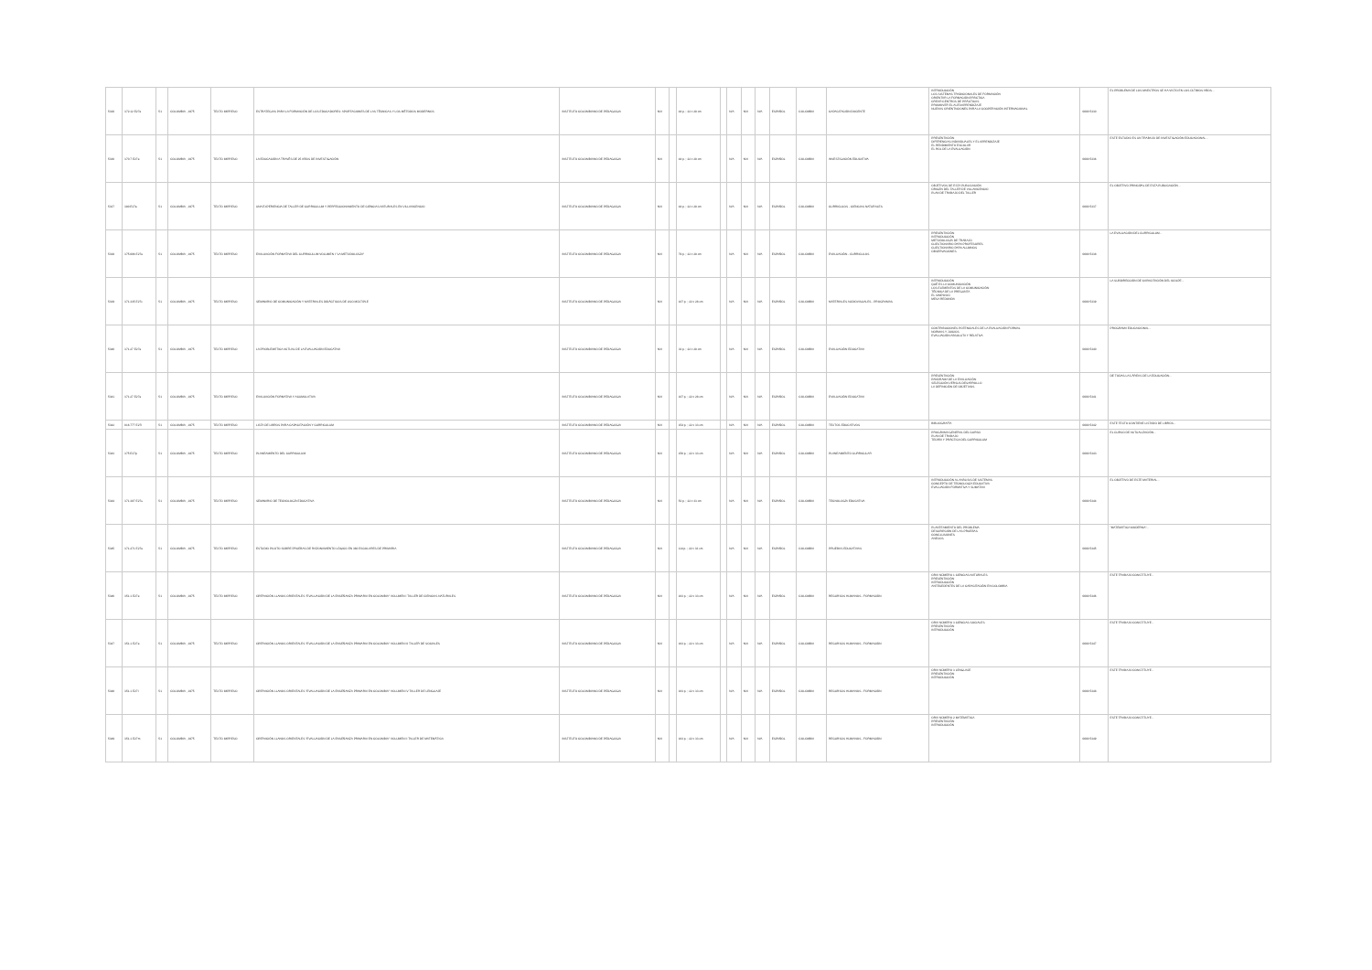| 5330 | 372.12 E27e | 51 | COLOMBIA , 1975 | TEXTO IMPRESO | ESTRATEGIAS PARA LA FORMACIÓN DE LOS EDUCADORES: APORTACIONES DE LAS TÉCNICAS Y LOS MÉTODOS MODERNOS | INSTITUTO COLOMBIANO DE PEDAGOGIA | N/A | | 44 p. ; 22 x 28 cm | | N/A | N/A | N/A | ESPAÑOL | COLOMBIA | CAPACITACIÓN DOCENTE | INTRODUCCIÓN LOS SISTEMAS TRADICIONALES DE FORMACIÓN ORIENTAR LA FORMACIÓN PRÁCTICA CREAR CENTROS DE PRÁCTICAS PROMOVER EL AUTOAPRENDIZAJE NUEVAS ORIENTACIONES PARA LA COOPERACIÓN INTERNACIONAL | 0000 5330 | EL PROBLEMA DE LOS MAESTROS SE HA VISTO EN LOS ÚLTIMOS AÑOS... |
| 5336 | 370.7 E27e | 51 | COLOMBIA , 1975 | TEXTO IMPRESO | LA EDUCACIÓN A TRAVÉS DE 25 AÑOS DE INVESTIGACIÓN | INSTITUTO COLOMBIANO DE PEDAGOGIA | N/A | | 44 p. ; 22 x 28 cm | | N/A | N/A | N/A | ESPAÑOL | COLOMBIA | INVESTIGACIÓN EDUCATIVA | PRESENTACIÓN DIFERENCIAS INDIVIDUALES Y EL APRENDIZAJE EL RENDIMIENTO ESCOLAR EL ROL DE LA EVALUACIÓN | 0000 5336 | ESTE ESTUDIO ES UN TRABAJO DE INVESTIGACIÓN EDUCACIONAL... |
| 5337 | 380 E27e | 51 | COLOMBIA , 1975 | TEXTO IMPRESO | UNA EXPERIENCIA DE TALLER DE CURRICULUM Y PERFECCIONAMIENTO DE CIENCIAS NATURALES EN VILLAVICENCIO | INSTITUTO COLOMBIANO DE PEDAGOGIA | N/A | | 44 p. ; 22 x 28 cm | | N/A | N/A | N/A | ESPAÑOL | COLOMBIA | CURRICULOS - CIENCIAS NATURALES | OBJETIVOS DE ESTA PUBLICACIÓN ORIGEN DEL TALLER DE VILLAVICENCIO PLAN DE TRABAJO DEL TALLER | 0000 5337 | EL OBJETIVO PRINCIPAL DE ESTA PUBLICACIÓN... |
| 5338 | 375.006 E27e | 51 | COLOMBIA , 1975 | TEXTO IMPRESO | EVALUACIÓN FORMATIVA DEL CURRICULUM VOLUMEN I "LA METODOLOGÍA" | INSTITUTO COLOMBIANO DE PEDAGOGIA | N/A | | 79 p. ; 22 x 28 cm | | N/A | N/A | N/A | ESPAÑOL | COLOMBIA | EVALUACIÓN - CURRICULOS | PRESENTACIÓN INTRODUCCIÓN METODOLOGÍA DE TRABAJO CUESTIONARIO PARA PROFESORES CUESTIONARIO PARA ALUMNOS OBSERVACIONES | 0000 5338 | LA EVALUACIÓN DEL CURRICULUM... |
| 5339 | 371.335 E27c | 51 | COLOMBIA , 1975 | TEXTO IMPRESO | SEMINARIO DE COMUNICACIÓN Y MATERIALES DIDÁCTICOS DE USO MÚLTIPLE | INSTITUTO COLOMBIANO DE PEDAGOGIA | N/A | | 107 p. ; 22 x 28 cm | | N/A | N/A | N/A | ESPAÑOL | COLOMBIA | MATERIALES AUDIOVISUALES - PROGRAMAS | INTRODUCCIÓN QUÉ ES LA COMUNICACIÓN LOS ELEMENTOS DE LA COMUNICACIÓN TÉCNICA DE LA PREGUNTA EL SIMPOSIO MESA REDONDA | 0000 5339 | LA SUBDIRECCIÓN DE CAPACITACIÓN DEL ICOLPE... |
| 5340 | 371.27 E27e | 51 | COLOMBIA , 1975 | TEXTO IMPRESO | LA PROBLEMÁTICA ACTUAL DE LA EVALUACIÓN EDUCATIVA | INSTITUTO COLOMBIANO DE PEDAGOGIA | N/A | | 33 p. ; 22 x 28 cm | | N/A | N/A | N/A | ESPAÑOL | COLOMBIA | EVALUACIÓN EDUCATIVA | CONTRIBUCIONES POTENCIALES DE LA EVALUACIÓN FORMAL NORMAS Y JUICIOS EVALUACIÓN ABSOLUTA Y RELATIVA | 0000 5340 | PROGRAMA EDUCACIONAL... |
| 5341 | 371.27 E27e | 51 | COLOMBIA , 1975 | TEXTO IMPRESO | EVALUACIÓN FORMATIVA Y ACUMULATIVA | INSTITUTO COLOMBIANO DE PEDAGOGIA | N/A | | 107 p. ; 22 x 28 cm | | N/A | N/A | N/A | ESPAÑOL | COLOMBIA | EVALUACIÓN EDUCATIVA | PRESENTACIÓN PANORAMA DE LA EVALUACIÓN SELECCIÓN VERSUS DESARROLLO LA DEFINICIÓN DE OBJETIVOS | 0000 5341 | DE TODAS LAS ÁREAS DE LA EDUCACIÓN... |
| 5342 | 016.777 E27l | 51 | COLOMBIA , 1975 | TEXTO IMPRESO | LISTA DE LIBROS PARA CAPACITACIÓN Y CURRICULUM | INSTITUTO COLOMBIANO DE PEDAGOGIA | N/A | | 154 p. ; 22 x 33 cm | | N/A | N/A | N/A | ESPAÑOL | COLOMBIA | TEXTOS EDUCATIVOS | BIBLIOGRAFÍA | 0000 5342 | ESTE TEXTO CONTIENE LISTADO DE LIBROS... |
| 5343 | 375 E27p | 51 | COLOMBIA , 1975 | TEXTO IMPRESO | PLANEAMIENTO DEL CURRICULUM | INSTITUTO COLOMBIANO DE PEDAGOGIA | N/A | | 156 p. ; 22 x 33 cm | | N/A | N/A | N/A | ESPAÑOL | COLOMBIA | PLANEAMIENTO CURRICULAR | PROGRAMA GENERAL DEL CURSO PLAN DE TRABAJO TEORÍA Y PRÁCTICA DEL CURRICULUM | 0000 5343 | EL CURSO DE ACTUALIZACIÓN... |
| 5344 | 371.307 E27s | 51 | COLOMBIA , 1975 | TEXTO IMPRESO | SEMINARIO DE TECNOLOGÍA EDUCATIVA | INSTITUTO COLOMBIANO DE PEDAGOGIA | N/A | | 53 p. ; 22 x 33 cm | | N/A | N/A | N/A | ESPAÑOL | COLOMBIA | TECNOLOGÍA EDUCATIVA | INTRODUCCIÓN AL ANÁLISIS DE SISTEMAS CONCEPTO DE TECNOLOGÍA EDUCATIVA EVALUACIÓN FORMATIVA Y SUMATIVA | 0000 5344 | EL OBJETIVO DE ESTE MATERIAL... |
| 5345 | 371.271 E27e | 51 | COLOMBIA , 1975 | TEXTO IMPRESO | ESTUDIO PILOTO SOBRE PRUEBAS DE RAZONAMIENTO LÓGICO EN 360 ESCOLARES DE PRIMARIA | INSTITUTO COLOMBIANO DE PEDAGOGIA | N/A | | 114 p. ; 22 x 33 cm | | N/A | N/A | N/A | ESPAÑOL | COLOMBIA | PRUEBAS EDUCATIVAS | PLANTEAMIENTO DEL PROBLEMA DESCRIPCIÓN DE LAS PRUEBAS CONCLUSIONES ANEXOS | 0000 5345 | "MATEMÁTICA MODERNA"... |
| 5346 | 351.1 E27e | 51 | COLOMBIA , 1975 | TEXTO IMPRESO | OPERACIÓN LLANOS ORIENTALES "EVALUACIÓN DE LA ENSEÑANZA PRIMARIA EN COLOMBIA" VOLUMEN I TALLER DE CIENCIAS NATURALES | INSTITUTO COLOMBIANO DE PEDAGOGIA | N/A | | 163 p. ; 22 x 33 cm | | N/A | N/A | N/A | ESPAÑOL | COLOMBIA | RECURSOS HUMANOS - FORMACIÓN | ORIV NÚMERO 1 CIENCIAS NATURALES PRESENTACIÓN INTRODUCCIÓN ANTECEDENTES DE LA CAPACITACIÓN EN COLOMBIA | 0000 5346 | ESTE TRABAJO CONSTITUYE... |
| 5347 | 351.1 E27e | 51 | COLOMBIA , 1975 | TEXTO IMPRESO | OPERACIÓN LLANOS ORIENTALES "EVALUACIÓN DE LA ENSEÑANZA PRIMARIA EN COLOMBIA" VOLUMEN III TALLER DE SOCIALES | INSTITUTO COLOMBIANO DE PEDAGOGIA | N/A | | 163 p. ; 22 x 33 cm | | N/A | N/A | N/A | ESPAÑOL | COLOMBIA | RECURSOS HUMANOS - FORMACIÓN | ORIV NÚMERO 3 CIENCIAS SOCIALES PRESENTACIÓN INTRODUCCIÓN | 0000 5347 | ESTE TRABAJO CONSTITUYE... |
| 5348 | 351.1 E27l | 51 | COLOMBIA , 1975 | TEXTO IMPRESO | OPERACIÓN LLANOS ORIENTALES "EVALUACIÓN DE LA ENSEÑANZA PRIMARIA EN COLOMBIA" VOLUMEN IV TALLER DE LENGUAJE | INSTITUTO COLOMBIANO DE PEDAGOGIA | N/A | | 163 p. ; 22 x 33 cm | | N/A | N/A | N/A | ESPAÑOL | COLOMBIA | RECURSOS HUMANOS - FORMACIÓN | ORIV NÚMERO 3 LENGUAJE PRESENTACIÓN INTRODUCCIÓN | 0000 5348 | ESTE TRABAJO CONSTITUYE... |
| 5349 | 351.1 E27m | 51 | COLOMBIA , 1975 | TEXTO IMPRESO | OPERACIÓN LLANOS ORIENTALES "EVALUACIÓN DE LA ENSEÑANZA PRIMARIA EN COLOMBIA" VOLUMEN II TALLER DE MATEMÁTICA | INSTITUTO COLOMBIANO DE PEDAGOGIA | N/A | | 163 p. ; 22 x 33 cm | | N/A | N/A | N/A | ESPAÑOL | COLOMBIA | RECURSOS HUMANOS - FORMACIÓN | ORIV NÚMERO 2 MATEMÁTICA PRESENTACIÓN INTRODUCCIÓN | 0000 5349 | ESTE TRABAJO CONSTITUYE... |